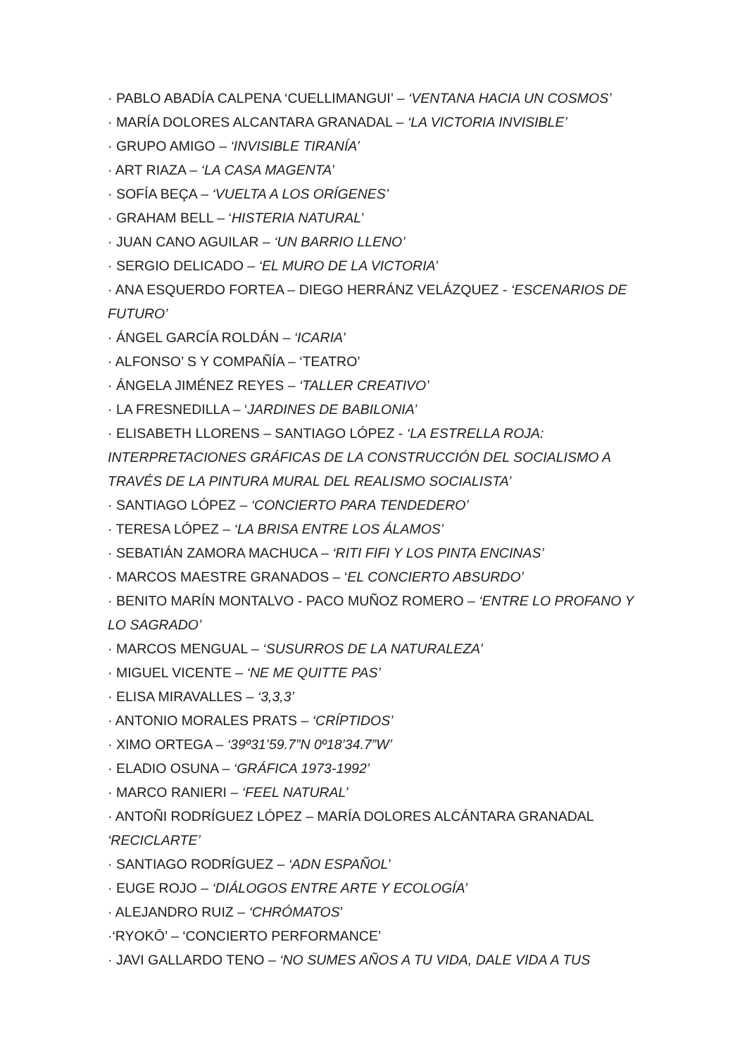· PABLO ABADÍA CALPENA ‘CUELLIMANGUI’ – ‘VENTANA HACIA UN COSMOS’
· MARÍA DOLORES ALCANTARA GRANADAL – ‘LA VICTORIA INVISIBLE’
· GRUPO AMIGO – ‘INVISIBLE TIRANÍA’
· ART RIAZA – ‘LA CASA MAGENTA’
· SOFÍA BEÇA – ‘VUELTA A LOS ORÍGENES’
· GRAHAM BELL – ‘HISTERIA NATURAL’
· JUAN CANO AGUILAR – ‘UN BARRIO LLENO’
· SERGIO DELICADO – ‘EL MURO DE LA VICTORIA’
· ANA ESQUERDO FORTEA – DIEGO HERRÁNZ VELÁZQUEZ - ‘ESCENARIOS DE FUTURO’
· ÁNGEL GARCÍA ROLDÁN – ‘ICARIA’
· ALFONSO’ S Y COMPAÑÍA – ‘TEATRO’
· ÁNGELA JIMÉNEZ REYES – ‘TALLER CREATIVO’
· LA FRESNEDILLA – ‘JARDINES DE BABILONIA’
· ELISABETH LLORENS – SANTIAGO LÓPEZ - ‘LA ESTRELLA ROJA: INTERPRETACIONES GRÁFICAS DE LA CONSTRUCCIÓN DEL SOCIALISMO A TRAVÉS DE LA PINTURA MURAL DEL REALISMO SOCIALISTA’
· SANTIAGO LÓPEZ – ‘CONCIERTO PARA TENDEDERO’
· TERESA LÓPEZ – ‘LA BRISA ENTRE LOS ÁLAMOS’
· SEBATIÁN ZAMORA MACHUCA – ‘RITI FIFI Y LOS PINTA ENCINAS’
· MARCOS MAESTRE GRANADOS – ‘EL CONCIERTO ABSURDO’
· BENITO MARÍN MONTALVO - PACO MUÑOZ ROMERO – ‘ENTRE LO PROFANO Y LO SAGRADO’
· MARCOS MENGUAL – ‘SUSURROS DE LA NATURALEZA’
· MIGUEL VICENTE – ‘NE ME QUITTE PAS’
· ELISA MIRAVALLES – ‘3,3,3’
· ANTONIO MORALES PRATS – ‘CRÍPTIDOS’
· XIMO ORTEGA – ‘39º31’59.7”N 0º18’34.7”W’
· ELADIO OSUNA – ‘GRÁFICA 1973-1992’
· MARCO RANIERI – ‘FEEL NATURAL’
· ANTOÑI RODRÍGUEZ LÓPEZ – MARÍA DOLORES ALCÁNTARA GRANADAL ‘RECICLARTE’
· SANTIAGO RODRÍGUEZ – ‘ADN ESPAÑOL’
· EUGE ROJO – ‘DIÁLOGOS ENTRE ARTE Y ECOLOGÍA’
· ALEJANDRO RUIZ – ‘CHRÓMATOS’
·‘RYOKŌ’ – ‘CONCIERTO PERFORMANCE’
· JAVI GALLARDO TENO – ‘NO SUMES AÑOS A TU VIDA, DALE VIDA A TUS